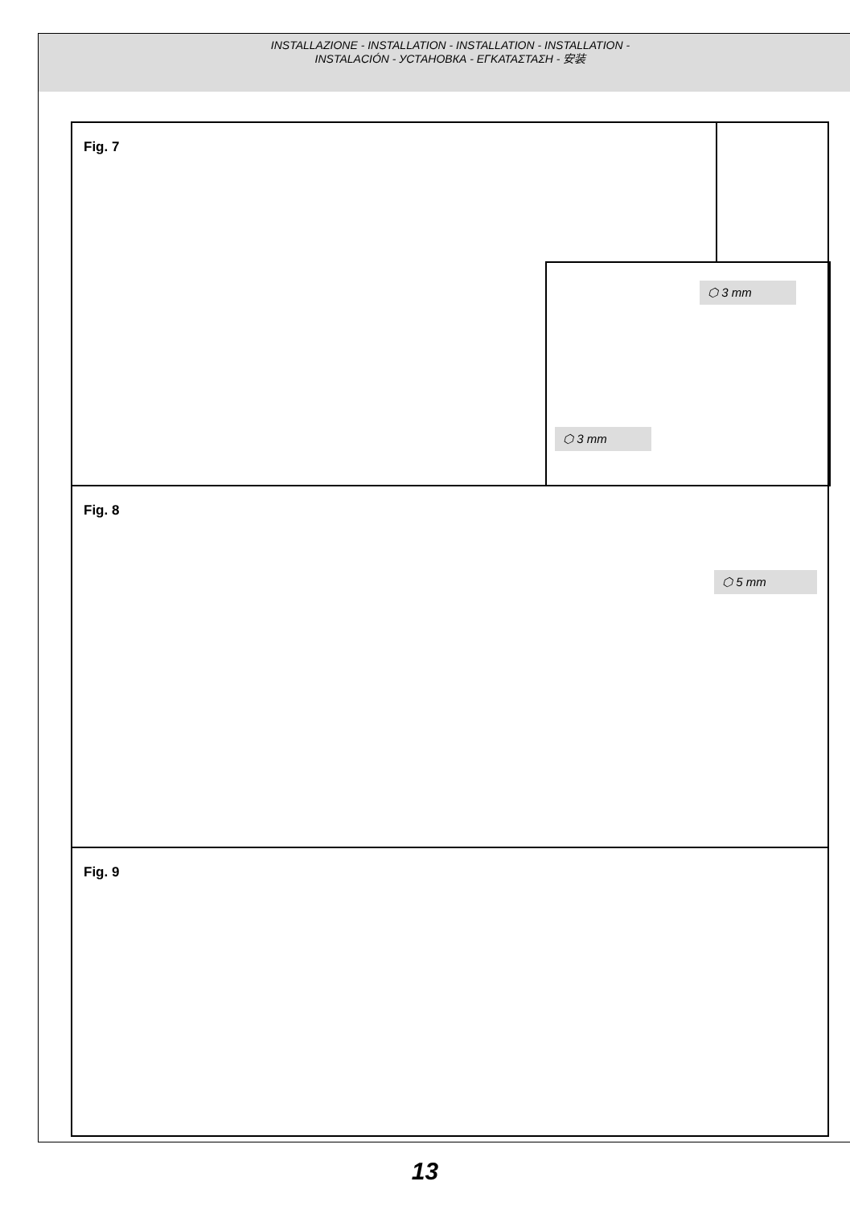INSTALLAZIONE - INSTALLATION - INSTALLATION - INSTALLATION -
INSTALACIÓN - УСТАНОВКА - ΕΓΚΑΤΑΣΤΑΣΗ - 安装
Fig. 7
⬡ 3 mm
⬡ 3 mm
Fig. 8
⬡ 5 mm
Fig. 9
13